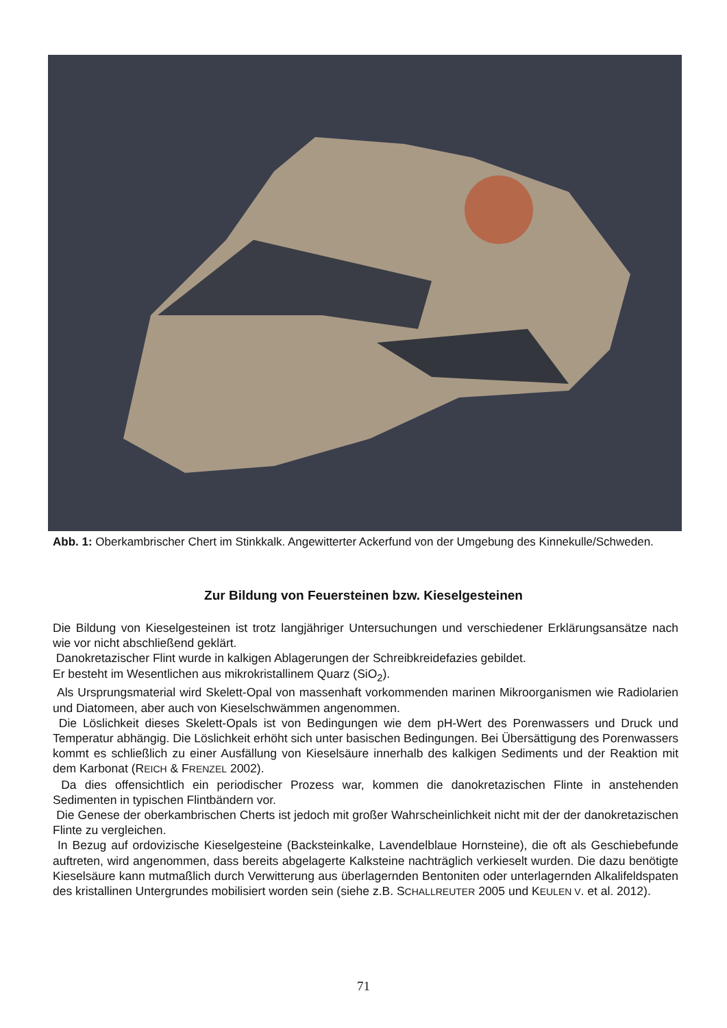Abb. 1: Oberkambrischer Chert im Stinkkalk. Angewitterter Ackerfund von der Umgebung des Kinnekulle/Schweden.
Zur Bildung von Feuersteinen bzw. Kieselgesteinen
Die Bildung von Kieselgesteinen ist trotz langjähriger Untersuchungen und verschiedener Erklärungsansätze nach wie vor nicht abschließend geklärt.
Danokretazischer Flint wurde in kalkigen Ablagerungen der Schreibkreidefazies gebildet.
Er besteht im Wesentlichen aus mikrokristallinem Quarz (SiO<sub>2</sub>).
Als Ursprungsmaterial wird Skelett-Opal von massenhaft vorkommenden marinen Mikroorganismen wie Radiolarien und Diatomeen, aber auch von Kieselschwämmen angenommen.
Die Löslichkeit dieses Skelett-Opals ist von Bedingungen wie dem pH-Wert des Porenwassers und Druck und Temperatur abhängig. Die Löslichkeit erhöht sich unter basischen Bedingungen. Bei Übersättigung des Porenwassers kommt es schließlich zu einer Ausfällung von Kieselsäure innerhalb des kalkigen Sediments und der Reaktion mit dem Karbonat (REICH & FRENZEL 2002).
Da dies offensichtlich ein periodischer Prozess war, kommen die danokretazischen Flinte in anstehenden Sedimenten in typischen Flintbändern vor.
Die Genese der oberkambrischen Cherts ist jedoch mit großer Wahrscheinlichkeit nicht mit der der danokretazischen Flinte zu vergleichen.
In Bezug auf ordovizische Kieselgesteine (Backsteinkalke, Lavendelblaue Hornsteine), die oft als Geschiebefunde auftreten, wird angenommen, dass bereits abgelagerte Kalksteine nachträglich verkieselt wurden. Die dazu benötigte Kieselsäure kann mutmaßlich durch Verwitterung aus überlagernden Bentoniten oder unterlagernden Alkalifeldspaten des kristallinen Untergrundes mobilisiert worden sein (siehe z.B. SCHALLREUTER 2005 und KEULEN V. et al. 2012).
71